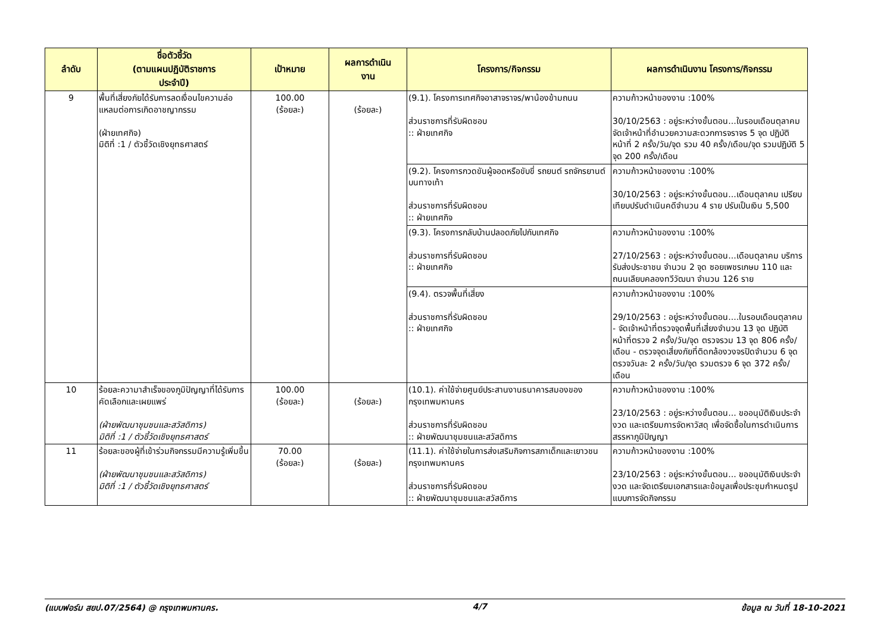| ลำดับ | ชื่อตัวชี้วัด (ตามแผนปฏิบัติราชการ ประจำปี) | เป้าหมาย | ผลการดำเนิน งาน | โครงการ/กิจกรรม | ผลการดำเนินงาน โครงการ/กิจกรรม |
| --- | --- | --- | --- | --- | --- |
| 9 | พื้นที่เสี่ยงภัยได้รับการลดเงื่อนไขความล่อแหลมต่อการเกิดอาชญากรรม (ฝ่ายเทศกิจ) มิติที่ :1 / ตัวชี้วัดเชิงยุทธศาสตร์ | 100.00 (ร้อยละ) | (ร้อยละ) | (9.1). โครงการเทศกิจอาสาจราจร/พาน้องข้ามถนน ส่วนราชการที่รับผิดชอบ :: ฝ่ายเทศกิจ | ความก้าวหน้าของงาน :100% 30/10/2563 : อยู่ระหว่างขั้นตอน...ในรอบเดือนตุลาคม จัดเจ้าหน้าที่อำนวยความสะดวกการจราจร 5 จุด ปฏิบัติหน้าที่ 2 ครั้ง/วัน/จุด รวม 40 ครั้ง/เดือน/จุด รวมปฏิบัติ 5 จุด 200 ครั้ง/เดือน |
| | | | | (9.2). โครงการกวดขันผู้จอดหรือขับขี่ รถยนต์ รถจักรยานต์บนทางเท้า ส่วนราชการที่รับผิดชอบ :: ฝ่ายเทศกิจ | ความก้าวหน้าของงาน :100% 30/10/2563 : อยู่ระหว่างขั้นตอน...เดือนตุลาคม เปรียบเทียบปรับดำเนินคดีจำนวน 4 ราย ปรับเป็นเงิน 5,500 |
| | | | | (9.3). โครงการกลับบ้านปลอดภัยไปกับเทศกิจ ส่วนราชการที่รับผิดชอบ :: ฝ่ายเทศกิจ | ความก้าวหน้าของงาน :100% 27/10/2563 : อยู่ระหว่างขั้นตอน...เดือนตุลาคม บริการรับส่งประชาชน จำนวน 2 จุด ซอยเพชรเกษม 110 และถนนเลียบคลองทวีวัฒนา จำนวน 126 ราย |
| | | | | (9.4). ตรวจพื้นที่เสี่ยง ส่วนราชการที่รับผิดชอบ :: ฝ่ายเทศกิจ | ความก้าวหน้าของงาน :100% 29/10/2563 : อยู่ระหว่างขั้นตอน....ในรอบเดือนตุลาคม - จัดเจ้าหน้าที่ตรวจจุดพื้นที่เสี่ยงจำนวน 13 จุด ปฏิบัติหน้าที่ตรวจ 2 ครั้ง/วัน/จุด ตรวจรวม 13 จุด 806 ครั้ง/เดือน - ตรวจจุดเสี่ยงภัยที่ติดกล้องวงจรปิดจำนวน 6 จุด ตรวจวันละ 2 ครั้ง/วัน/จุด รวมตรวจ 6 จุด 372 ครั้ง/เดือน |
| 10 | ร้อยละความาสำเร็จของภูมิปัญญาที่ได้รับการคัดเลือกและเผยแพร่ (ฝ่ายพัฒนาชุมชนและสวัสดิการ) มิติที่ :1 / ตัวชี้วัดเชิงยุทธศาสตร์ | 100.00 (ร้อยละ) | (ร้อยละ) | (10.1). ค่าใช้จ่ายศูนย์ประสานงานธนาคารสมองของกรุงเทพมหานคร ส่วนราชการที่รับผิดชอบ :: ฝ่ายพัฒนาชุมชนและสวัสดิการ | ความก้าวหน้าของงาน :100% 23/10/2563 : อยู่ระหว่างขั้นตอน... ขออนุมัติเงินประจำงวด และเตรียมการจัดหาวัสดุ เพื่อจัดซื้อในการดำเนินการสรรหาภูมิปัญญา |
| 11 | ร้อยละของผู้ที่เข้าร่วมกิจกรรมมีความรู้เพิ่มขึ้น (ฝ่ายพัฒนาชุมชนและสวัสดิการ) มิติที่ :1 / ตัวชี้วัดเชิงยุทธศาสตร์ | 70.00 (ร้อยละ) | (ร้อยละ) | (11.1). ค่าใช้จ่ายในการส่งเสริมกิจการสภาเด็กและเยาวชนกรุงเทพมหานคร ส่วนราชการที่รับผิดชอบ :: ฝ่ายพัฒนาชุมชนและสวัสดิการ | ความก้าวหน้าของงาน :100% 23/10/2563 : อยู่ระหว่างขั้นตอน... ขออนุมัติเงินประจำงวด และจัดเตรียมเอกสารและข้อมูลเพื่อประชุมกำหนดรูปแบบการจัดกิจกรรม |
(แบบฟอร์ม สยป.07/2564) @ กรุงเทพมหานคร. 4/7 ข้อมูล ณ วันที่ 18-10-2021